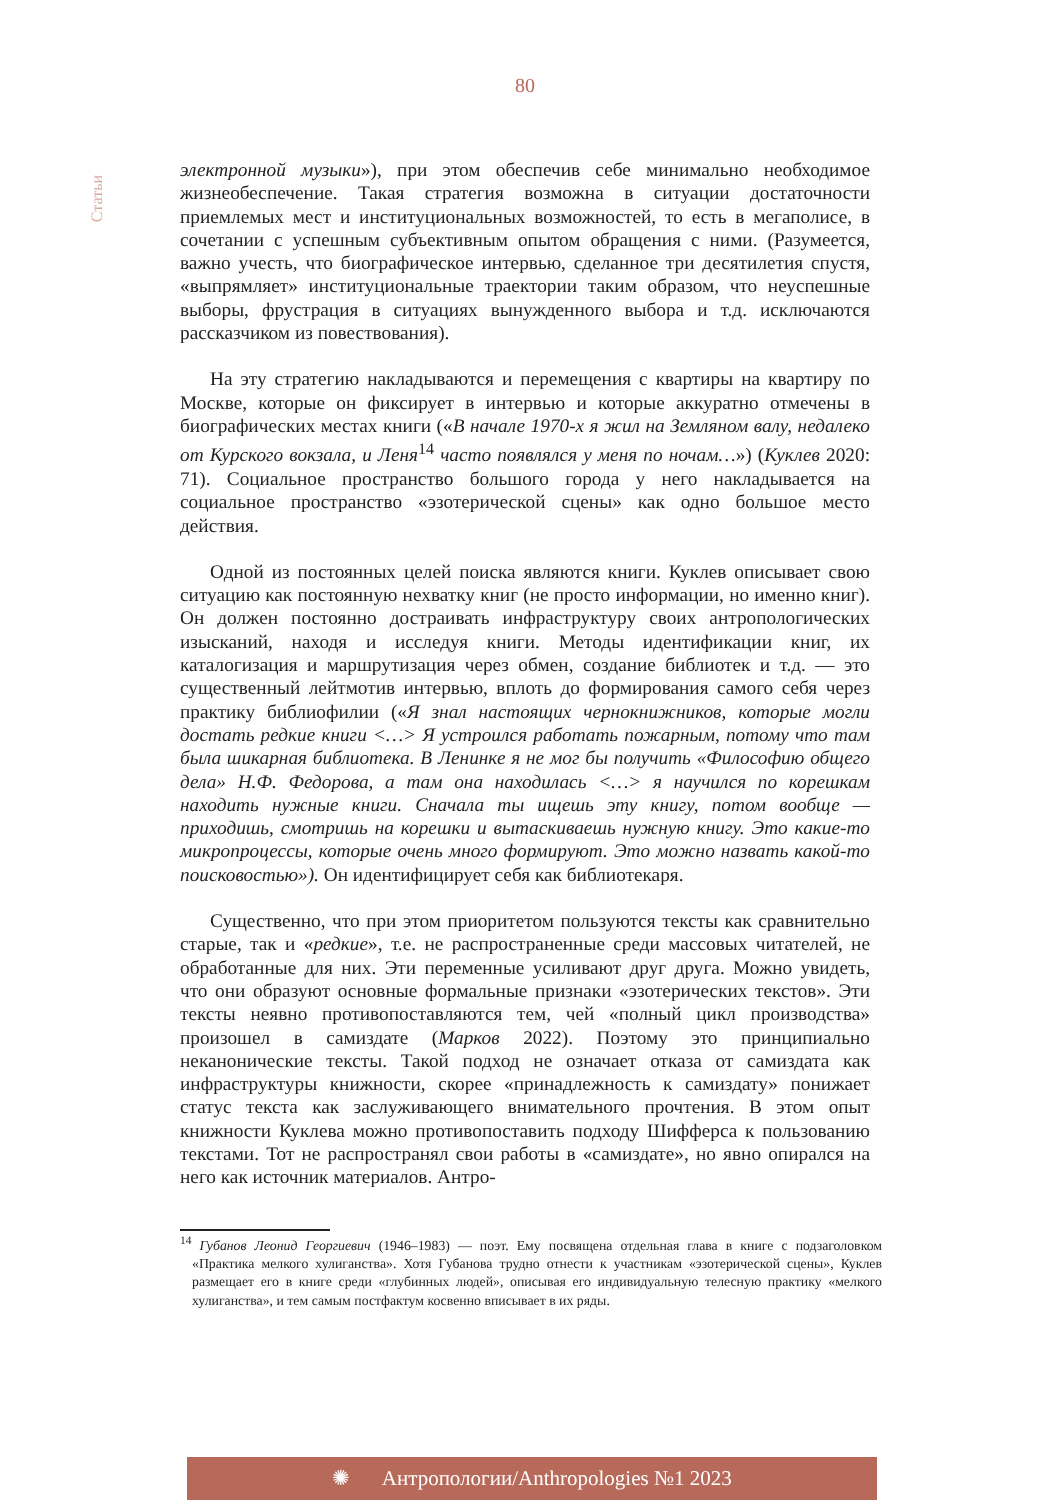80
Статьи
электронной музыки»), при этом обеспечив себе минимально необходимое жизнеобеспечение. Такая стратегия возможна в ситуации достаточности приемлемых мест и институциональных возможностей, то есть в мегаполисе, в сочетании с успешным субъективным опытом обращения с ними. (Разумеется, важно учесть, что биографическое интервью, сделанное три десятилетия спустя, «выпрямляет» институциональные траектории таким образом, что неуспешные выборы, фрустрация в ситуациях вынужденного выбора и т.д. исключаются рассказчиком из повествования).
На эту стратегию накладываются и перемещения с квартиры на квартиру по Москве, которые он фиксирует в интервью и которые аккуратно отмечены в биографических местах книги («В начале 1970-х я жил на Земляном валу, недалеко от Курского вокзала, и Леня<sup>14</sup> часто появлялся у меня по ночам…») (Куклев 2020: 71). Социальное пространство большого города у него накладывается на социальное пространство «эзотерической сцены» как одно большое место действия.
Одной из постоянных целей поиска являются книги. Куклев описывает свою ситуацию как постоянную нехватку книг (не просто информации, но именно книг). Он должен постоянно достраивать инфраструктуру своих антропологических изысканий, находя и исследуя книги. Методы идентификации книг, их каталогизация и маршрутизация через обмен, создание библиотек и т.д. — это существенный лейтмотив интервью, вплоть до формирования самого себя через практику библиофилии («Я знал настоящих чернокнижников, которые могли достать редкие книги <…> Я устроился работать пожарным, потому что там была шикарная библиотека. В Ленинке я не мог бы получить «Философию общего дела» Н.Ф. Федорова, а там она находилась <…> я научился по корешкам находить нужные книги. Сначала ты ищешь эту книгу, потом вообще — приходишь, смотришь на корешки и вытаскиваешь нужную книгу. Это какие-то микропроцессы, которые очень много формируют. Это можно назвать какой-то поисковостью»). Он идентифицирует себя как библиотекаря.
Существенно, что при этом приоритетом пользуются тексты как сравнительно старые, так и «редкие», т.е. не распространенные среди массовых читателей, не обработанные для них. Эти переменные усиливают друг друга. Можно увидеть, что они образуют основные формальные признаки «эзотерических текстов». Эти тексты неявно противопоставляются тем, чей «полный цикл производства» произошел в самиздате (Марков 2022). Поэтому это принципиально неканонические тексты. Такой подход не означает отказа от самиздата как инфраструктуры книжности, скорее «принадлежность к самиздату» понижает статус текста как заслуживающего внимательного прочтения. В этом опыт книжности Куклева можно противопоставить подходу Шифферса к пользованию текстами. Тот не распространял свои работы в «самиздате», но явно опирался на него как источник материалов. Антро-
<sup>14</sup> Губанов Леонид Георгиевич (1946–1983) — поэт. Ему посвящена отдельная глава в книге с подзаголовком «Практика мелкого хулиганства». Хотя Губанова трудно отнести к участникам «эзотерической сцены», Куклев размещает его в книге среди «глубинных людей», описывая его индивидуальную телесную практику «мелкого хулиганства», и тем самым постфактум косвенно вписывает в их ряды.
✺ Антропологии/Anthropologies №1 2023